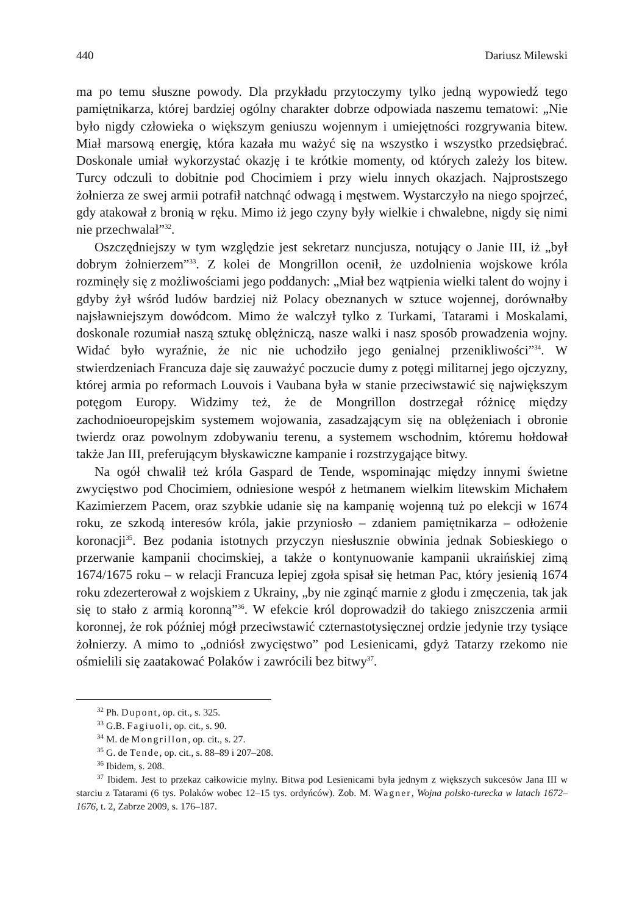440 Dariusz Milewski
ma po temu słuszne powody. Dla przykładu przytoczymy tylko jedną wypowiedź tego pamiętnikarza, której bardziej ogólny charakter dobrze odpowiada naszemu tematowi: „Nie było nigdy człowieka o większym geniuszu wojennym i umiejętności rozgrywania bitew. Miał marsową energię, która kazała mu ważyć się na wszystko i wszystko przedsiębrać. Doskonale umiał wykorzystać okazję i te krótkie momenty, od których zależy los bitew. Turcy odczuli to dobitnie pod Chocimiem i przy wielu innych okazjach. Najprostszego żołnierza ze swej armii potrafił natchnąć odwagą i męstwem. Wystarczyło na niego spojrzeć, gdy atakował z bronią w ręku. Mimo iż jego czyny były wielkie i chwalebne, nigdy się nimi nie przechwalał”<sup>32</sup>.
Oszczędniejszy w tym względzie jest sekretarz nuncjusza, notujący o Janie III, iż „był dobrym żołnierzem”<sup>33</sup>. Z kolei de Mongrillon ocenił, że uzdolnienia wojskowe króla rozminęły się z możliwościami jego poddanych: „Miał bez wątpienia wielki talent do wojny i gdyby żył wśród ludów bardziej niż Polacy obeznanych w sztuce wojennej, dorównałby najsławniejszym dowódcom. Mimo że walczył tylko z Turkami, Tatarami i Moskalami, doskonale rozumiał naszą sztukę oblężniczą, nasze walki i nasz sposób prowadzenia wojny. Widać było wyraźnie, że nic nie uchodziło jego genialnej przenikliwości”<sup>34</sup>. W stwierdzeniach Francuza daje się zauważyć poczucie dumy z potęgi militarnej jego ojczyzny, której armia po reformach Louvois i Vaubana była w stanie przeciwstawić się największym potęgom Europy. Widzimy też, że de Mongrillon dostrzegał różnicę między zachodnioeuropejskim systemem wojowania, zasadzającym się na oblężeniach i obronie twierdz oraz powolnym zdobywaniu terenu, a systemem wschodnim, któremu hołdował także Jan III, preferującym błyskawiczne kampanie i rozstrzygające bitwy.
Na ogół chwalił też króla Gaspard de Tende, wspominając między innymi świetne zwycięstwo pod Chocimiem, odniesione wespół z hetmanem wielkim litewskim Michałem Kazimierzem Pacem, oraz szybkie udanie się na kampanię wojenną tuż po elekcji w 1674 roku, ze szkodą interesów króla, jakie przyniosło – zdaniem pamiętnikarza – odłożenie koronacji<sup>35</sup>. Bez podania istotnych przyczyn niesłusznie obwinia jednak Sobieskiego o przerwanie kampanii chocimskiej, a także o kontynuowanie kampanii ukraińskiej zimą 1674/1675 roku – w relacji Francuza lepiej zgoła spisał się hetman Pac, który jesienią 1674 roku zdezerterował z wojskiem z Ukrainy, „by nie zginąć marnie z głodu i zmęczenia, tak jak się to stało z armią koronną”<sup>36</sup>. W efekcie król doprowadził do takiego zniszczenia armii koronnej, że rok później mógł przeciwstawić czternastotysięcznej ordzie jedynie trzy tysiące żołnierzy. A mimo to „odniósł zwycięstwo” pod Lesienicami, gdyż Tatarzy rzekomo nie ośmielili się zaatakować Polaków i zawrócili bez bitwy<sup>37</sup>.
<sup>32</sup> Ph. Dupont, op. cit., s. 325.
<sup>33</sup> G.B. Fagiuoli, op. cit., s. 90.
<sup>34</sup> M. de Mongrillon, op. cit., s. 27.
<sup>35</sup> G. de Tende, op. cit., s. 88–89 i 207–208.
<sup>36</sup> Ibidem, s. 208.
<sup>37</sup> Ibidem. Jest to przekaz całkowicie mylny. Bitwa pod Lesienicami była jednym z większych sukcesów Jana III w starciu z Tatarami (6 tys. Polaków wobec 12–15 tys. ordyńców). Zob. M. Wagner, Wojna polsko-turecka w latach 1672–1676, t. 2, Zabrze 2009, s. 176–187.